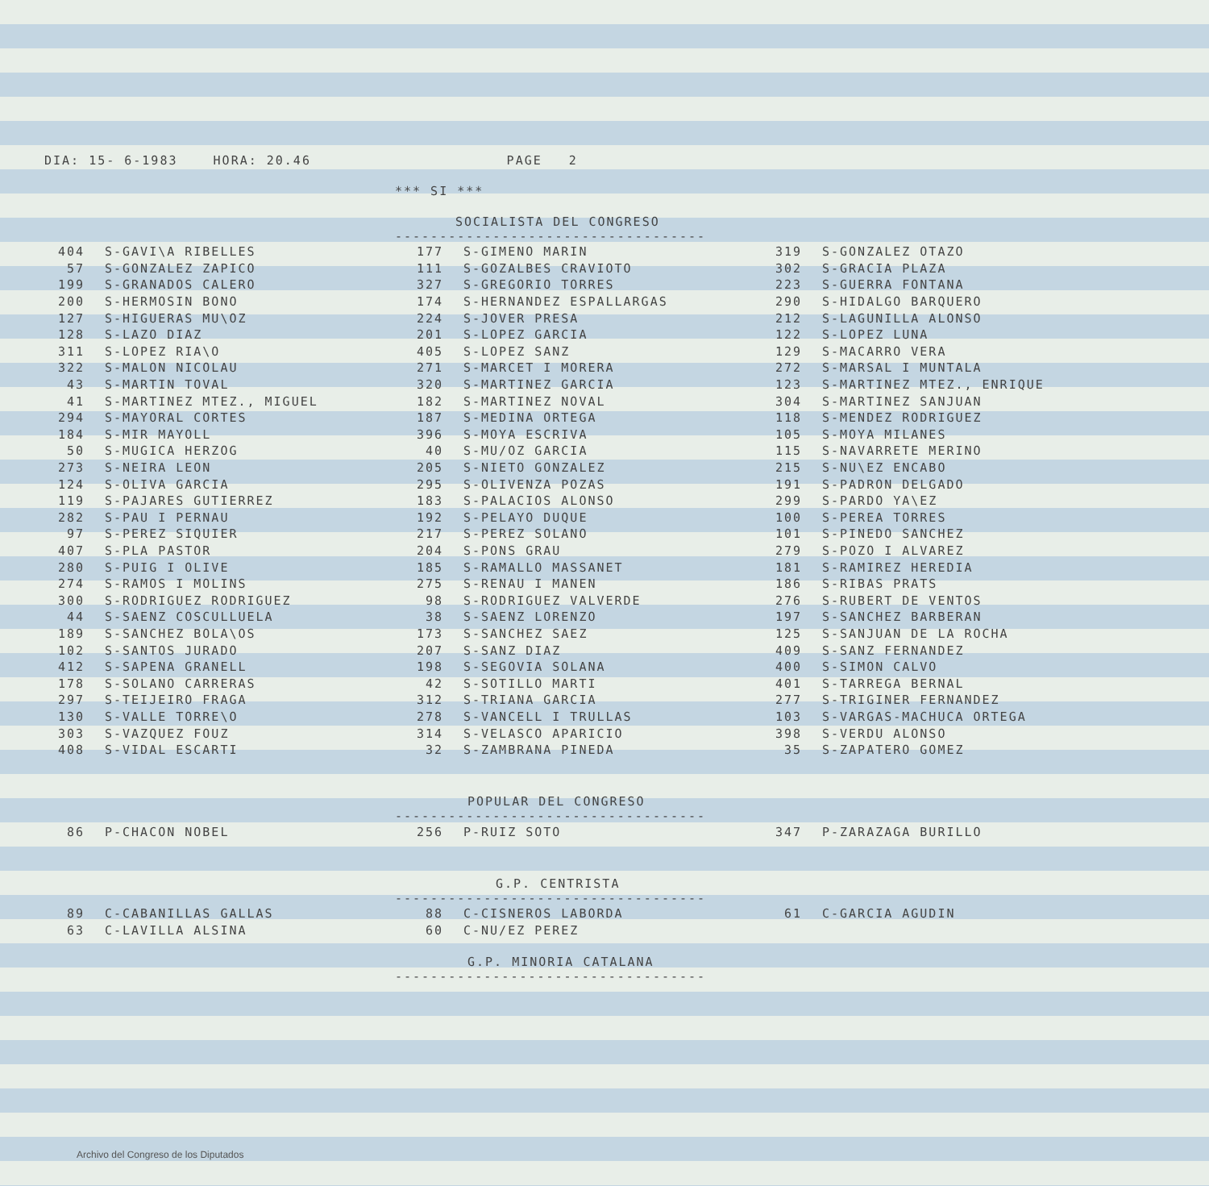DIA: 15- 6-1983 HORA: 20.46 PAGE 2
*** SI ***
SOCIALISTA DEL CONGRESO
-----------------------------------
| 404 | S-GAVI\A RIBELLES | 177 | S-GIMENO MARIN | 319 | S-GONZALEZ OTAZO |
| 57 | S-GONZALEZ ZAPICO | 111 | S-GOZALBES CRAVIOTO | 302 | S-GRACIA PLAZA |
| 199 | S-GRANADOS CALERO | 327 | S-GREGORIO TORRES | 223 | S-GUERRA FONTANA |
| 200 | S-HERMOSIN BONO | 174 | S-HERNANDEZ ESPALLARGAS | 290 | S-HIDALGO BARQUERO |
| 127 | S-HIGUERAS MU\OZ | 224 | S-JOVER PRESA | 212 | S-LAGUNILLA ALONSO |
| 128 | S-LAZO DIAZ | 201 | S-LOPEZ GARCIA | 122 | S-LOPEZ LUNA |
| 311 | S-LOPEZ RIA\O | 405 | S-LOPEZ SANZ | 129 | S-MACARRO VERA |
| 322 | S-MALON NICOLAU | 271 | S-MARCET I MORERA | 272 | S-MARSAL I MUNTALA |
| 43 | S-MARTIN TOVAL | 320 | S-MARTINEZ GARCIA | 123 | S-MARTINEZ MTEZ., ENRIQUE |
| 41 | S-MARTINEZ MTEZ., MIGUEL | 182 | S-MARTINEZ NOVAL | 304 | S-MARTINEZ SANJUAN |
| 294 | S-MAYORAL CORTES | 187 | S-MEDINA ORTEGA | 118 | S-MENDEZ RODRIGUEZ |
| 184 | S-MIR MAYOLL | 396 | S-MOYA ESCRIVA | 105 | S-MOYA MILANES |
| 50 | S-MUGICA HERZOG | 40 | S-MU/OZ GARCIA | 115 | S-NAVARRETE MERINO |
| 273 | S-NEIRA LEON | 205 | S-NIETO GONZALEZ | 215 | S-NU\EZ ENCABO |
| 124 | S-OLIVA GARCIA | 295 | S-OLIVENZA POZAS | 191 | S-PADRON DELGADO |
| 119 | S-PAJARES GUTIERREZ | 183 | S-PALACIOS ALONSO | 299 | S-PARDO YA\EZ |
| 282 | S-PAU I PERNAU | 192 | S-PELAYO DUQUE | 100 | S-PEREA TORRES |
| 97 | S-PEREZ SIQUIER | 217 | S-PEREZ SOLANO | 101 | S-PINEDO SANCHEZ |
| 407 | S-PLA PASTOR | 204 | S-PONS GRAU | 279 | S-POZO I ALVAREZ |
| 280 | S-PUIG I OLIVE | 185 | S-RAMALLO MASSANET | 181 | S-RAMIREZ HEREDIA |
| 274 | S-RAMOS I MOLINS | 275 | S-RENAU I MANEN | 186 | S-RIBAS PRATS |
| 300 | S-RODRIGUEZ RODRIGUEZ | 98 | S-RODRIGUEZ VALVERDE | 276 | S-RUBERT DE VENTOS |
| 44 | S-SAENZ COSCULLUELA | 38 | S-SAENZ LORENZO | 197 | S-SANCHEZ BARBERAN |
| 189 | S-SANCHEZ BOLA\OS | 173 | S-SANCHEZ SAEZ | 125 | S-SANJUAN DE LA ROCHA |
| 102 | S-SANTOS JURADO | 207 | S-SANZ DIAZ | 409 | S-SANZ FERNANDEZ |
| 412 | S-SAPENA GRANELL | 198 | S-SEGOVIA SOLANA | 400 | S-SIMON CALVO |
| 178 | S-SOLANO CARRERAS | 42 | S-SOTILLO MARTI | 401 | S-TARREGA BERNAL |
| 297 | S-TEIJEIRO FRAGA | 312 | S-TRIANA GARCIA | 277 | S-TRIGINER FERNANDEZ |
| 130 | S-VALLE TORRE\O | 278 | S-VANCELL I TRULLAS | 103 | S-VARGAS-MACHUCA ORTEGA |
| 303 | S-VAZQUEZ FOUZ | 314 | S-VELASCO APARICIO | 398 | S-VERDU ALONSO |
| 408 | S-VIDAL ESCARTI | 32 | S-ZAMBRANA PINEDA | 35 | S-ZAPATERO GOMEZ |
POPULAR DEL CONGRESO
-----------------------------------
| 86 | P-CHACON NOBEL | 256 | P-RUIZ SOTO | 347 | P-ZARAZAGA BURILLO |
G.P. CENTRISTA
-----------------------------------
| 89 | C-CABANILLAS GALLAS | 88 | C-CISNEROS LABORDA | 61 | C-GARCIA AGUDIN |
| 63 | C-LAVILLA ALSINA | 60 | C-NU/EZ PEREZ | | |
G.P. MINORIA CATALANA
-----------------------------------
Archivo del Congreso de los Diputados